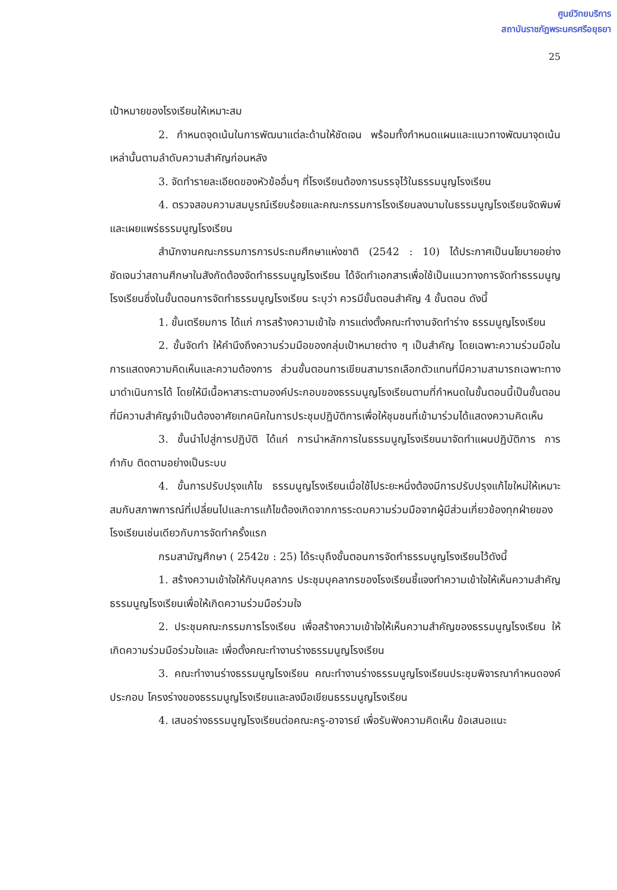ศูนย์วิทยบริการ
สถาบันราชภัฏพระนครศรีอยุธยา
25
เป้าหมายของโรงเรียนให้เหมาะสม
2. กำหนดจุดเน้นในการพัฒนาแต่ละด้านให้ชัดเจน พร้อมทั้งกำหนดแผนและแนวทางพัฒนาจุดเน้นเหล่านั้นตามลำดับความสำคัญก่อนหลัง
3. จัดทำรายละเอียดของหัวข้ออื่นๆ ที่โรงเรียนต้องการบรรจุไว้ในธรรมนูญโรงเรียน
4. ตรวจสอบความสมบูรณ์เรียบร้อยและคณะกรรมการโรงเรียนลงนามในธรรมนูญโรงเรียนจัดพิมพ์และเผยแพร่ธรรมนูญโรงเรียน
สำนักงานคณะกรรมการการประถมศึกษาแห่งชาติ (2542 : 10) ได้ประกาศเป็นนโยบายอย่างชัดเจนว่าสถานศึกษาในสังกัดต้องจัดทำธรรมนูญโรงเรียน ได้จัดทำเอกสารเพื่อใช้เป็นแนวทางการจัดทำธรรมนูญโรงเรียนซึ่งในขั้นตอนการจัดทำธรรมนูญโรงเรียน ระบุว่า ควรมีขั้นตอนสำคัญ 4 ขั้นตอน ดังนี้
1. ขั้นเตรียมการ ได้แก่ การสร้างความเข้าใจ การแต่งตั้งคณะทำงานจัดทำร่าง ธรรมนูญโรงเรียน
2. ขั้นจัดทำ ให้คำนึงถึงความร่วมมือของกลุ่มเป้าหมายต่าง ๆ เป็นสำคัญ โดยเฉพาะความร่วมมือในการแสดงความคิดเห็นและความต้องการ ส่วนขั้นตอนการเขียนสามารถเลือกตัวแทนที่มีความสามารถเฉพาะทางมาดำเนินการได้ โดยให้มีเนื้อหาสาระตามองค์ประกอบของธรรมนูญโรงเรียนตามที่กำหนดในขั้นตอนนี้เป็นขั้นตอนที่มีความสำคัญจำเป็นต้องอาศัยเทคนิคในการประชุมปฏิบัติการเพื่อให้ชุมชนที่เข้ามาร่วมได้แสดงความคิดเห็น
3. ขั้นนำไปสู่การปฏิบัติ ได้แก่ การนำหลักการในธรรมนูญโรงเรียนมาจัดทำแผนปฏิบัติการ การกำกับ ติดตามอย่างเป็นระบบ
4. ขั้นการปรับปรุงแก้ไข ธรรมนูญโรงเรียนเมื่อใช้ไประยะหนึ่งต้องมีการปรับปรุงแก้ไขใหม่ให้เหมาะสมกับสภาพการณ์ที่เปลี่ยนไปและการแก้ไขต้องเกิดจากการระดมความร่วมมือจากผู้มีส่วนเกี่ยวข้องทุกฝ่ายของโรงเรียนเช่นเดียวกับการจัดทำครั้งแรก
กรมสามัญศึกษา ( 2542ข : 25) ได้ระบุถึงขั้นตอนการจัดทำธรรมนูญโรงเรียนไว้ดังนี้
1. สร้างความเข้าใจให้กับบุคลากร ประชุมบุคลากรของโรงเรียนชี้แจงทำความเข้าใจให้เห็นความสำคัญธรรมนูญโรงเรียนเพื่อให้เกิดความร่วมมือร่วมใจ
2. ประชุมคณะกรรมการโรงเรียน เพื่อสร้างความเข้าใจให้เห็นความสำคัญของธรรมนูญโรงเรียน ให้เกิดความร่วมมือร่วมใจและ เพื่อตั้งคณะทำงานร่างธรรมนูญโรงเรียน
3. คณะทำงานร่างธรรมนูญโรงเรียน คณะทำงานร่างธรรมนูญโรงเรียนประชุมพิจารณากำหนดองค์ประกอบ โครงร่างของธรรมนูญโรงเรียนและลงมือเขียนธรรมนูญโรงเรียน
4. เสนอร่างธรรมนูญโรงเรียนต่อคณะครู-อาจารย์ เพื่อรับฟังความคิดเห็น ข้อเสนอแนะ